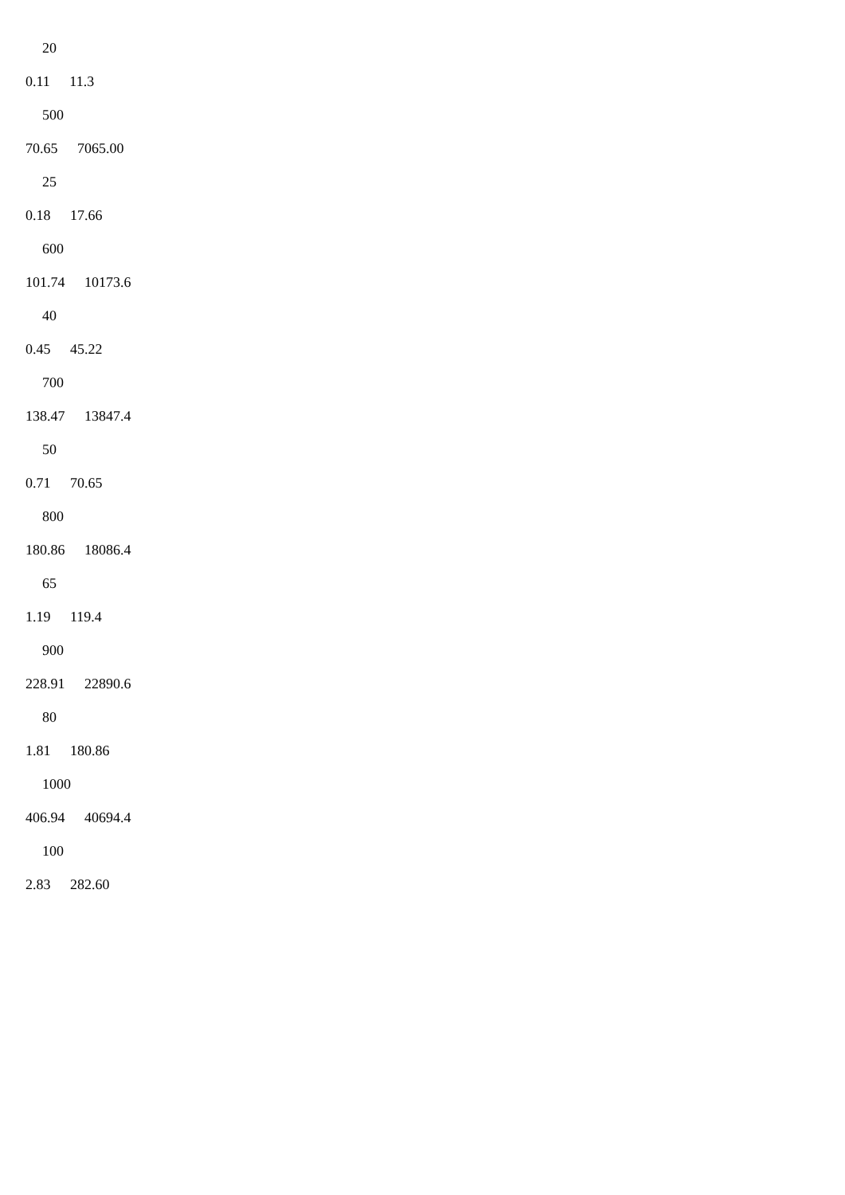20
0.11 11.3
500
70.65 7065.00
25
0.18 17.66
600
101.74 10173.6
40
0.45 45.22
700
138.47 13847.4
50
0.71 70.65
800
180.86 18086.4
65
1.19 119.4
900
228.91 22890.6
80
1.81 180.86
1000
406.94 40694.4
100
2.83 282.60